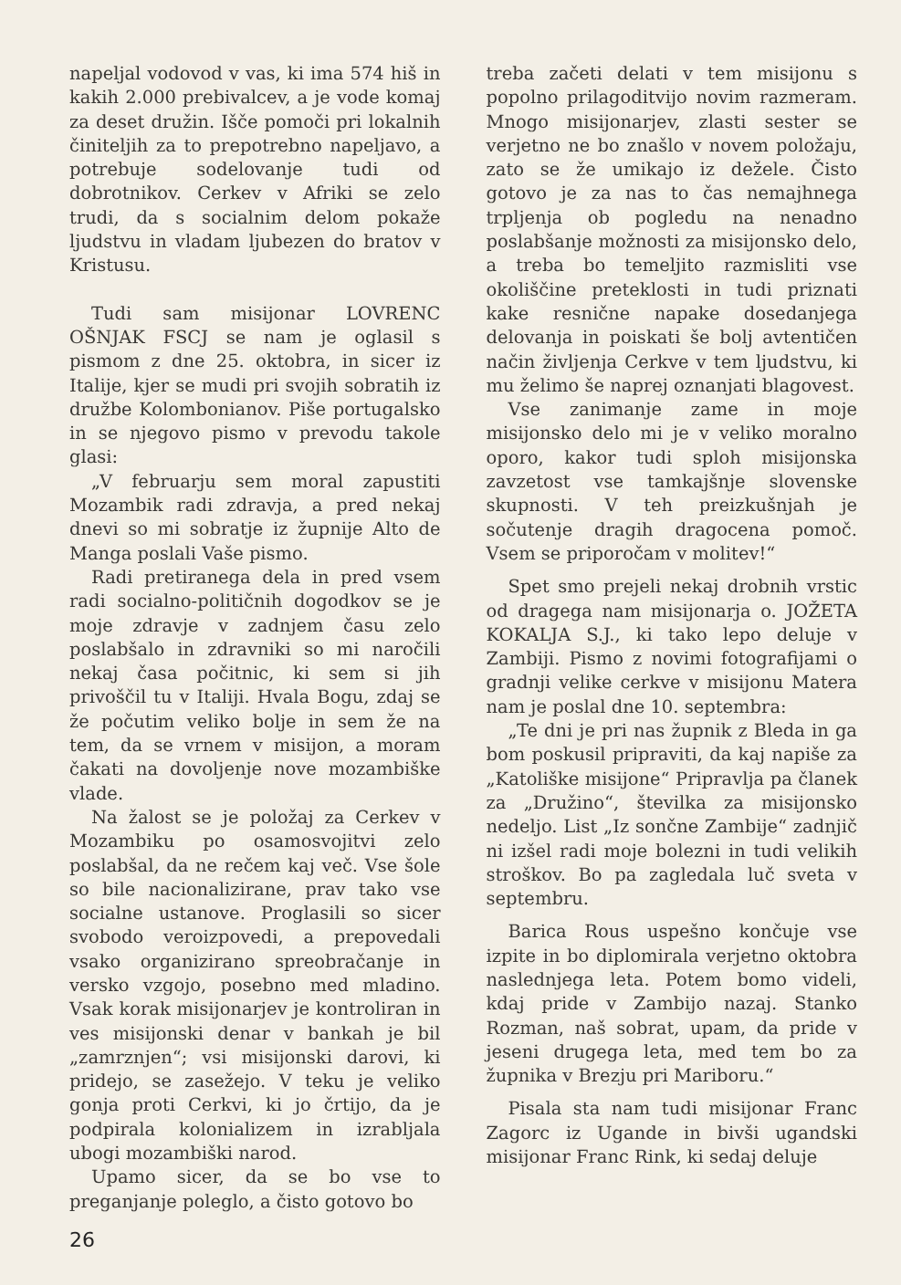napeljal vodovod v vas, ki ima 574 hiš in kakih 2.000 prebivalcev, a je vode komaj za deset družin. Išče pomoči pri lokalnih činiteljih za to prepotrebno napeljavo, a potrebuje sodelovanje tudi od dobrotnikov. Cerkev v Afriki se zelo trudi, da s socialnim delom pokaže ljudstvu in vladam ljubezen do bratov v Kristusu.
Tudi sam misijonar LOVRENC OŠNJAK FSCJ se nam je oglasil s pismom z dne 25. oktobra, in sicer iz Italije, kjer se mudi pri svojih sobratih iz družbe Kolombonianov. Piše portugalsko in se njegovo pismo v prevodu takole glasi:
„V februarju sem moral zapustiti Mozambik radi zdravja, a pred nekaj dnevi so mi sobratje iz župnije Alto de Manga poslali Vaše pismo.
Radi pretiranega dela in pred vsem radi socialno-političnih dogodkov se je moje zdravje v zadnjem času zelo poslabšalo in zdravniki so mi naročili nekaj časa počitnic, ki sem si jih privoščil tu v Italiji. Hvala Bogu, zdaj se že počutim veliko bolje in sem že na tem, da se vrnem v misijon, a moram čakati na dovoljenje nove mozambiške vlade.
Na žalost se je položaj za Cerkev v Mozambiku po osamosvojitvi zelo poslabšal, da ne rečem kaj več. Vse šole so bile nacionalizirane, prav tako vse socialne ustanove. Proglasili so sicer svobodo veroizpovedi, a prepovedali vsako organizirano spreobračanje in versko vzgojo, posebno med mladino. Vsak korak misijonarjev je kontroliran in ves misijonski denar v bankah je bil „zamrznjen“; vsi misijonski darovi, ki pridejo, se zasežejo. V teku je veliko gonja proti Cerkvi, ki jo črtijo, da je podpirala kolonializem in izrabljala ubogi mozambiški narod.
Upamo sicer, da se bo vse to preganjanje poleglo, a čisto gotovo bo
treba začeti delati v tem misijonu s popolno prilagoditvijo novim razmeram. Mnogo misijonarjev, zlasti sester se verjetno ne bo znašlo v novem položaju, zato se že umikajo iz dežele. Čisto gotovo je za nas to čas nemajhnega trpljenja ob pogledu na nenadno poslabšanje možnosti za misijonsko delo, a treba bo temeljito razmisliti vse okoliščine preteklosti in tudi priznati kake resnične napake dosedanjega delovanja in poiskati še bolj avtentičen način življenja Cerkve v tem ljudstvu, ki mu želimo še naprej oznanjati blagovest.
Vse zanimanje zame in moje misijonsko delo mi je v veliko moralno oporo, kakor tudi sploh misijonska zavzetost vse tamkajšnje slovenske skupnosti. V teh preizkušnjah je sočutenje dragih dragocena pomoč. Vsem se priporočam v molitev!“
Spet smo prejeli nekaj drobnih vrstic od dragega nam misijonarja o. JOŽETA KOKALJA S.J., ki tako lepo deluje v Zambiji. Pismo z novimi fotografijami o gradnji velike cerkve v misijonu Matera nam je poslal dne 10. septembra:
„Te dni je pri nas župnik z Bleda in ga bom poskusil pripraviti, da kaj napiše za „Katoliške misijone“ Pripravlja pa članek za „Družino“, številka za misijonsko nedeljo. List „Iz sončne Zambije“ zadnjič ni izšel radi moje bolezni in tudi velikih stroškov. Bo pa zagledala luč sveta v septembru.
Barica Rous uspešno končuje vse izpite in bo diplomirala verjetno oktobra naslednjega leta. Potem bomo videli, kdaj pride v Zambijo nazaj. Stanko Rozman, naš sobrat, upam, da pride v jeseni drugega leta, med tem bo za župnika v Brezju pri Mariboru.“
Pisala sta nam tudi misijonar Franc Zagorc iz Ugande in bivši ugandski misijonar Franc Rink, ki sedaj deluje
26